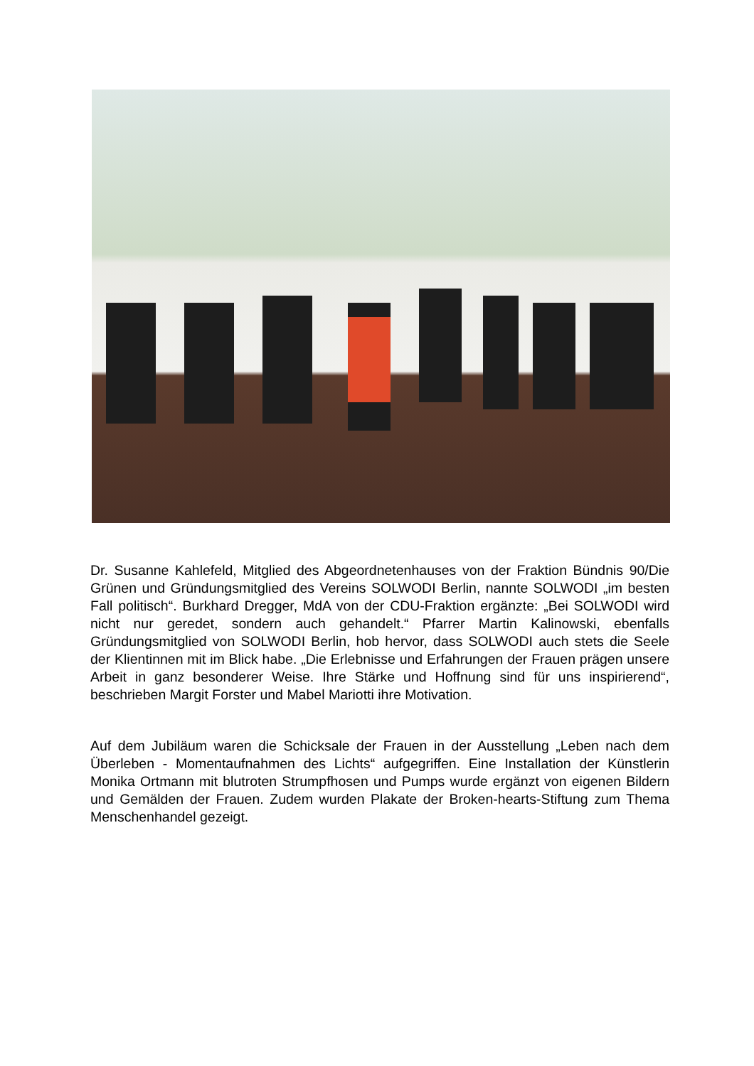Dr. Susanne Kahlefeld, Mitglied des Abgeordnetenhauses von der Fraktion Bündnis 90/Die Grünen und Gründungsmitglied des Vereins SOLWODI Berlin, nannte SOLWODI „im besten Fall politisch“. Burkhard Dregger, MdA von der CDU-Fraktion ergänzte: „Bei SOLWODI wird nicht nur geredet, sondern auch gehandelt.“ Pfarrer Martin Kalinowski, ebenfalls Gründungsmitglied von SOLWODI Berlin, hob hervor, dass SOLWODI auch stets die Seele der Klientinnen mit im Blick habe. „Die Erlebnisse und Erfahrungen der Frauen prägen unsere Arbeit in ganz besonderer Weise. Ihre Stärke und Hoffnung sind für uns inspirierend“, beschrieben Margit Forster und Mabel Mariotti ihre Motivation.
Auf dem Jubiläum waren die Schicksale der Frauen in der Ausstellung „Leben nach dem Überleben - Momentaufnahmen des Lichts“ aufgegriffen. Eine Installation der Künstlerin Monika Ortmann mit blutroten Strumpfhosen und Pumps wurde ergänzt von eigenen Bildern und Gemälden der Frauen. Zudem wurden Plakate der Broken-hearts-Stiftung zum Thema Menschenhandel gezeigt.